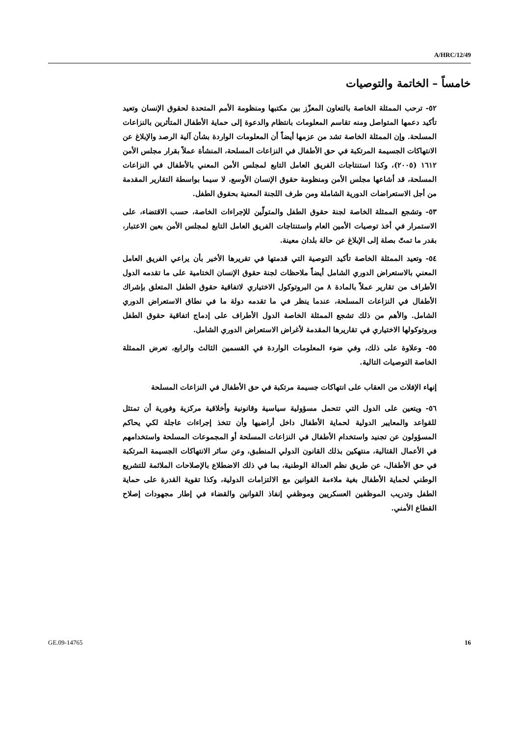A/HRC/12/49
خامساً – الخاتمة والتوصيات
٥٢- ترحب الممثلة الخاصة بالتعاون المعزّز بين مكتبها ومنظومة الأمم المتحدة لحقوق الإنسان وتعيد تأكيد دعمها المتواصل ومنه تقاسم المعلومات بانتظام والدعوة إلى حماية الأطفال المتأثرين بالنزاعات المسلحة. وإن الممثلة الخاصة تشد من عزمها أيضاً أن المعلومات الواردة بشأن آلية الرصد والإبلاغ عن الانتهاكات الجسيمة المرتكبة في حق الأطفال في النزاعات المسلحة، المنشأة عملاً بقرار مجلس الأمن ١٦١٢ (٢٠٠٥)، وكذا استنتاجات الفريق العامل التابع لمجلس الأمن المعني بالأطفال في النزاعات المسلحة، قد أشاعها مجلس الأمن ومنظومة حقوق الإنسان الأوسع، لا سيما بواسطة التقارير المقدمة من أجل الاستعراضات الدورية الشاملة ومن طرف اللجنة المعنية بحقوق الطفل.
٥٣- وتشجع الممثلة الخاصة لجنة حقوق الطفل والمتولّين للإجراءات الخاصة، حسب الاقتضاء، على الاستمرار في أخذ توصيات الأمين العام واستنتاجات الفريق العامل التابع لمجلس الأمن بعين الاعتبار، بقدر ما تمتّ بصلة إلى الإبلاغ عن حالة بلدان معينة.
٥٤- وتعيد الممثلة الخاصة تأكيد التوصية التي قدمتها في تقريرها الأخير بأن يراعي الفريق العامل المعني بالاستعراض الدوري الشامل أيضاً ملاحظات لجنة حقوق الإنسان الختامية على ما تقدمه الدول الأطراف من تقارير عملاً بالمادة ٨ من البروتوكول الاختياري لاتفاقية حقوق الطفل المتعلق بإشراك الأطفال في النزاعات المسلحة، عندما ينظر في ما تقدمه دولة ما في نطاق الاستعراض الدوري الشامل. والأهم من ذلك تشجع الممثلة الخاصة الدول الأطراف على إدماج اتفاقية حقوق الطفل وبروتوكولها الاختياري في تقاريرها المقدمة لأغراض الاستعراض الدوري الشامل.
٥٥- وعلاوة على ذلك، وفي ضوء المعلومات الواردة في القسمين الثالث والرابع، تعرض الممثلة الخاصة التوصيات التالية.
إنهاء الإفلات من العقاب على انتهاكات جسيمة مرتكبة في حق الأطفال في النزاعات المسلحة
٥٦- ويتعين على الدول التي تتحمل مسؤولية سياسية وقانونية وأخلاقية مركزية وفورية أن تمتثل للقواعد والمعايير الدولية لحماية الأطفال داخل أراضيها وأن تتخذ إجراءات عاجلة لكي يحاكم المسؤولون عن تجنيد واستخدام الأطفال في النزاعات المسلحة أو المجموعات المسلحة واستخدامهم في الأعمال القتالية، منتهكين بذلك القانون الدولي المنطبق، وعن سائر الانتهاكات الجسيمة المرتكبة في حق الأطفال، عن طريق نظم العدالة الوطنية، بما في ذلك الاضطلاع بالإصلاحات الملائمة للتشريع الوطني لحماية الأطفال بغية ملاءمة القوانين مع الالتزامات الدولية، وكذا تقوية القدرة على حماية الطفل وتدريب الموظفين العسكريين وموظفي إنفاذ القوانين والقضاء في إطار مجهودات إصلاح القطاع الأمني.
GE.09-14765 16